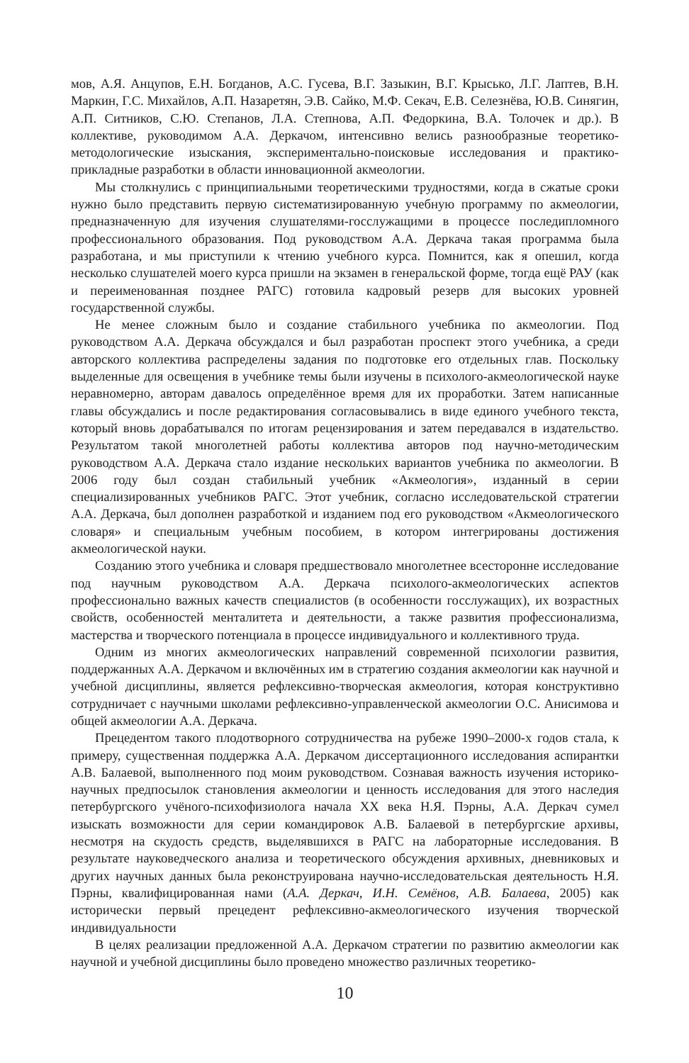мов, А.Я. Анцупов, Е.Н. Богданов, А.С. Гусева, В.Г. Зазыкин, В.Г. Крысько, Л.Г. Лаптев, В.Н. Маркин, Г.С. Михайлов, А.П. Назаретян, Э.В. Сайко, М.Ф. Секач, Е.В. Селезнёва, Ю.В. Синягин, А.П. Ситников, С.Ю. Степанов, Л.А. Степнова, А.П. Федоркина, В.А. Толочек и др.). В коллективе, руководимом А.А. Деркачом, интенсивно велись разнообразные теоретико-методологические изыскания, экспериментально-поисковые исследования и практико-прикладные разработки в области инновационной акмеологии.
Мы столкнулись с принципиальными теоретическими трудностями, когда в сжатые сроки нужно было представить первую систематизированную учебную программу по акмеологии, предназначенную для изучения слушателями-госслужащими в процессе последипломного профессионального образования. Под руководством А.А. Деркача такая программа была разработана, и мы приступили к чтению учебного курса. Помнится, как я опешил, когда несколько слушателей моего курса пришли на экзамен в генеральской форме, тогда ещё РАУ (как и переименованная позднее РАГС) готовила кадровый резерв для высоких уровней государственной службы.
Не менее сложным было и создание стабильного учебника по акмеологии. Под руководством А.А. Деркача обсуждался и был разработан проспект этого учебника, а среди авторского коллектива распределены задания по подготовке его отдельных глав. Поскольку выделенные для освещения в учебнике темы были изучены в психолого-акмеологической науке неравномерно, авторам давалось определённое время для их проработки. Затем написанные главы обсуждались и после редактирования согласовывались в виде единого учебного текста, который вновь дорабатывался по итогам рецензирования и затем передавался в издательство. Результатом такой многолетней работы коллектива авторов под научно-методическим руководством А.А. Деркача стало издание нескольких вариантов учебника по акмеологии. В 2006 году был создан стабильный учебник «Акмеология», изданный в серии специализированных учебников РАГС. Этот учебник, согласно исследовательской стратегии А.А. Деркача, был дополнен разработкой и изданием под его руководством «Акмеологического словаря» и специальным учебным пособием, в котором интегрированы достижения акмеологической науки.
Созданию этого учебника и словаря предшествовало многолетнее всесторонне исследование под научным руководством А.А. Деркача психолого-акмеологических аспектов профессионально важных качеств специалистов (в особенности госслужащих), их возрастных свойств, особенностей менталитета и деятельности, а также развития профессионализма, мастерства и творческого потенциала в процессе индивидуального и коллективного труда.
Одним из многих акмеологических направлений современной психологии развития, поддержанных А.А. Деркачом и включённых им в стратегию создания акмеологии как научной и учебной дисциплины, является рефлексивно-творческая акмеология, которая конструктивно сотрудничает с научными школами рефлексивно-управленческой акмеологии О.С. Анисимова и общей акмеологии А.А. Деркача.
Прецедентом такого плодотворного сотрудничества на рубеже 1990–2000-х годов стала, к примеру, существенная поддержка А.А. Деркачом диссертационного исследования аспирантки А.В. Балаевой, выполненного под моим руководством. Сознавая важность изучения историко-научных предпосылок становления акмеологии и ценность исследования для этого наследия петербургского учёного-психофизиолога начала XX века Н.Я. Пэрны, А.А. Деркач сумел изыскать возможности для серии командировок А.В. Балаевой в петербургские архивы, несмотря на скудость средств, выделявшихся в РАГС на лабораторные исследования. В результате науковедческого анализа и теоретического обсуждения архивных, дневниковых и других научных данных была реконструирована научно-исследовательская деятельность Н.Я. Пэрны, квалифицированная нами (А.А. Деркач, И.Н. Семёнов, А.В. Балаева, 2005) как исторически первый прецедент рефлексивно-акмеологического изучения творческой индивидуальности
В целях реализации предложенной А.А. Деркачом стратегии по развитию акмеологии как научной и учебной дисциплины было проведено множество различных теоретико-
10